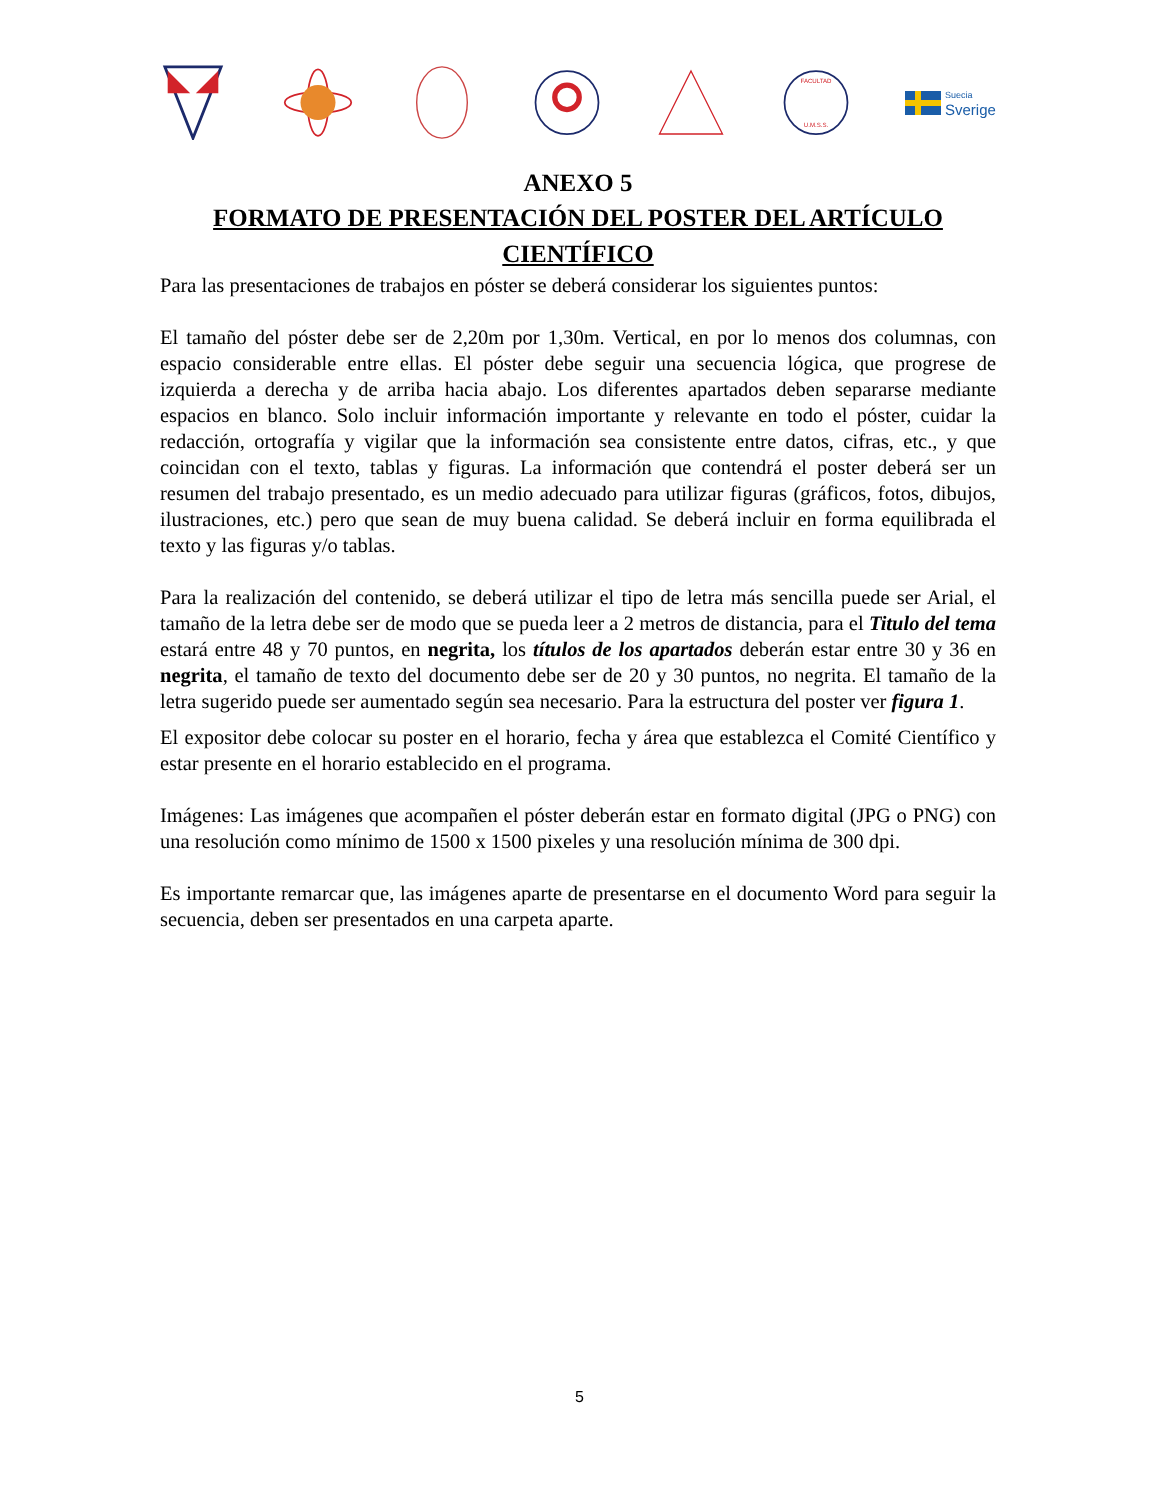FACULTAD
U.M.S.S.
Suecia
Sverige
ANEXO 5
FORMATO DE PRESENTACIÓN DEL POSTER DEL ARTÍCULO CIENTÍFICO
Para las presentaciones de trabajos en póster se deberá considerar los siguientes puntos:
El tamaño del póster debe ser de 2,20m por 1,30m. Vertical, en por lo menos dos columnas, con espacio considerable entre ellas. El póster debe seguir una secuencia lógica, que progrese de izquierda a derecha y de arriba hacia abajo. Los diferentes apartados deben separarse mediante espacios en blanco. Solo incluir información importante y relevante en todo el póster, cuidar la redacción, ortografía y vigilar que la información sea consistente entre datos, cifras, etc., y que coincidan con el texto, tablas y figuras. La información que contendrá el poster deberá ser un resumen del trabajo presentado, es un medio adecuado para utilizar figuras (gráficos, fotos, dibujos, ilustraciones, etc.) pero que sean de muy buena calidad. Se deberá incluir en forma equilibrada el texto y las figuras y/o tablas.
Para la realización del contenido, se deberá utilizar el tipo de letra más sencilla puede ser Arial, el tamaño de la letra debe ser de modo que se pueda leer a 2 metros de distancia, para el Titulo del tema estará entre 48 y 70 puntos, en negrita, los títulos de los apartados deberán estar entre 30 y 36 en negrita, el tamaño de texto del documento debe ser de 20 y 30 puntos, no negrita. El tamaño de la letra sugerido puede ser aumentado según sea necesario. Para la estructura del poster ver figura 1.
El expositor debe colocar su poster en el horario, fecha y área que establezca el Comité Científico y estar presente en el horario establecido en el programa.
Imágenes: Las imágenes que acompañen el póster deberán estar en formato digital (JPG o PNG) con una resolución como mínimo de 1500 x 1500 pixeles y una resolución mínima de 300 dpi.
Es importante remarcar que, las imágenes aparte de presentarse en el documento Word para seguir la secuencia, deben ser presentados en una carpeta aparte.
5